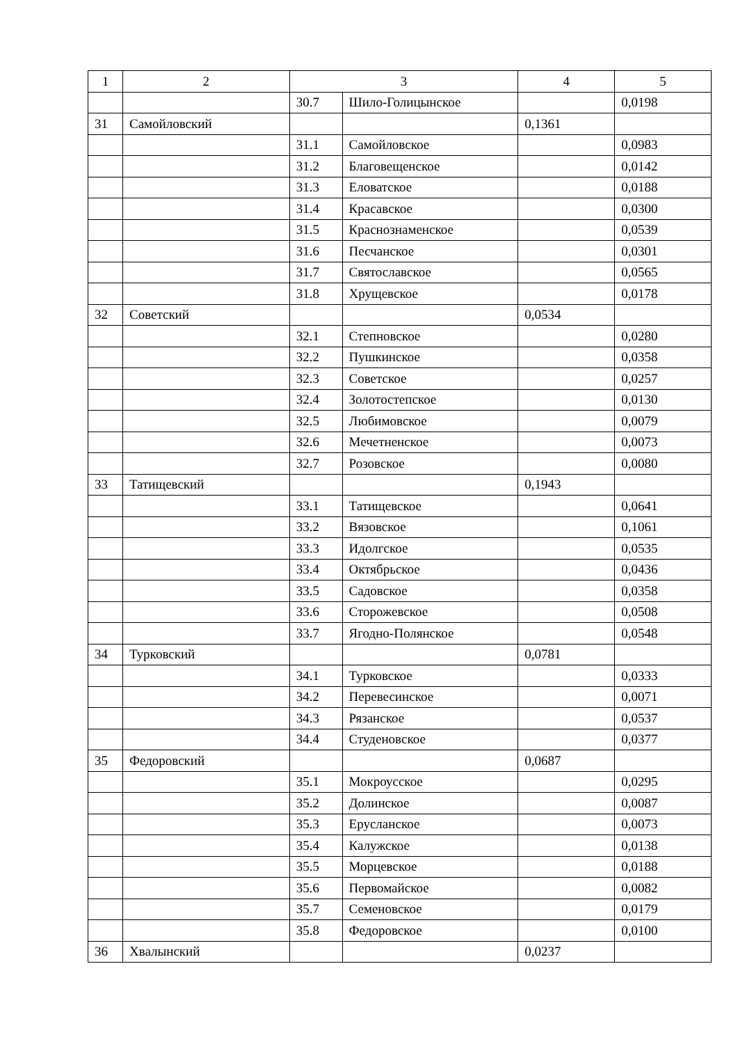| 1 | 2 | 3 | | 4 | 5 |
| --- | --- | --- | --- | --- | --- |
| | | 30.7 | Шило-Голицынское | | 0,0198 |
| 31 | Самойловский | | | 0,1361 | |
| | | 31.1 | Самойловское | | 0,0983 |
| | | 31.2 | Благовещенское | | 0,0142 |
| | | 31.3 | Еловатское | | 0,0188 |
| | | 31.4 | Красавское | | 0,0300 |
| | | 31.5 | Краснознаменское | | 0,0539 |
| | | 31.6 | Песчанское | | 0,0301 |
| | | 31.7 | Святославское | | 0,0565 |
| | | 31.8 | Хрущевское | | 0,0178 |
| 32 | Советский | | | 0,0534 | |
| | | 32.1 | Степновское | | 0,0280 |
| | | 32.2 | Пушкинское | | 0,0358 |
| | | 32.3 | Советское | | 0,0257 |
| | | 32.4 | Золотостепское | | 0,0130 |
| | | 32.5 | Любимовское | | 0,0079 |
| | | 32.6 | Мечетненское | | 0,0073 |
| | | 32.7 | Розовское | | 0,0080 |
| 33 | Татищевский | | | 0,1943 | |
| | | 33.1 | Татищевское | | 0,0641 |
| | | 33.2 | Вязовское | | 0,1061 |
| | | 33.3 | Идолгское | | 0,0535 |
| | | 33.4 | Октябрьское | | 0,0436 |
| | | 33.5 | Садовское | | 0,0358 |
| | | 33.6 | Сторожевское | | 0,0508 |
| | | 33.7 | Ягодно-Полянское | | 0,0548 |
| 34 | Турковский | | | 0,0781 | |
| | | 34.1 | Турковское | | 0,0333 |
| | | 34.2 | Перевесинское | | 0,0071 |
| | | 34.3 | Рязанское | | 0,0537 |
| | | 34.4 | Студеновское | | 0,0377 |
| 35 | Федоровский | | | 0,0687 | |
| | | 35.1 | Мокроусское | | 0,0295 |
| | | 35.2 | Долинское | | 0,0087 |
| | | 35.3 | Еруcланское | | 0,0073 |
| | | 35.4 | Калужское | | 0,0138 |
| | | 35.5 | Морцевское | | 0,0188 |
| | | 35.6 | Первомайское | | 0,0082 |
| | | 35.7 | Семеновское | | 0,0179 |
| | | 35.8 | Федоровское | | 0,0100 |
| 36 | Хвалынский | | | 0,0237 | |